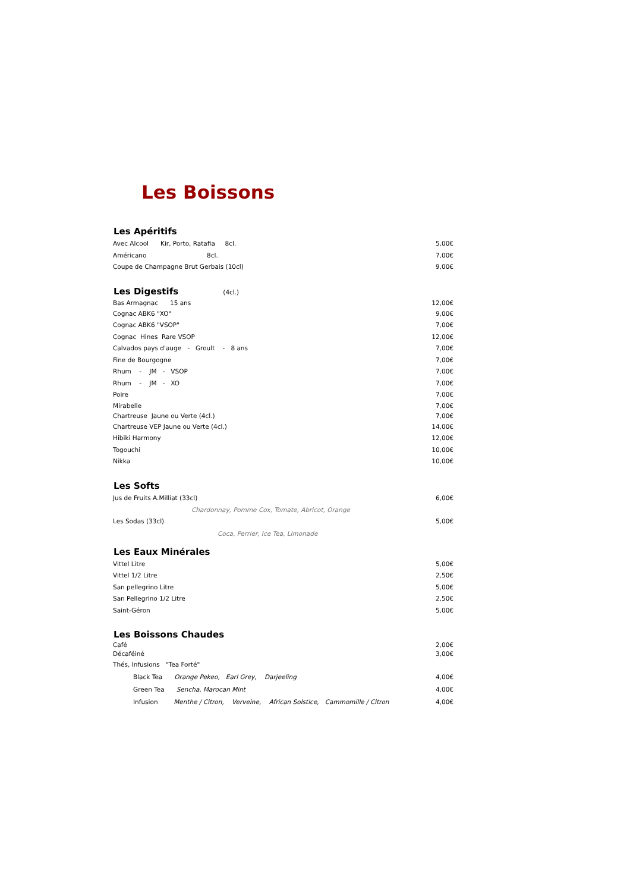Les Boissons
Les Apéritifs
Avec Alcool Kir, Porto, Ratafia 8cl. 5,00€
Américano 8cl. 7,00€
Coupe de Champagne Brut Gerbais (10cl) 9,00€
Les Digestifs (4cl.)
Bas Armagnac 15 ans 12,00€
Cognac ABK6 "XO" 9,00€
Cognac ABK6 "VSOP" 7,00€
Cognac Hines Rare VSOP 12,00€
Calvados pays d'auge - Groult - 8 ans 7,00€
Fine de Bourgogne 7,00€
Rhum - JM - VSOP 7,00€
Rhum - JM - XO 7,00€
Poire 7,00€
Mirabelle 7,00€
Chartreuse Jaune ou Verte (4cl.) 7,00€
Chartreuse VEP Jaune ou Verte (4cl.) 14,00€
Hibiki Harmony 12,00€
Togouchi 10,00€
Nikka 10,00€
Les Softs
Jus de Fruits A.Milliat (33cl) 6,00€
Chardonnay, Pomme Cox, Tomate, Abricot, Orange
Les Sodas (33cl) 5,00€
Coca, Perrier, Ice Tea, Limonade
Les Eaux Minérales
Vittel Litre 5,00€
Vittel 1/2 Litre 2,50€
San pellegrino Litre 5,00€
San Pellegrino 1/2 Litre 2,50€
Saint-Géron 5,00€
Les Boissons Chaudes
Café 2,00€
Décaféiné 3,00€
Thés, Infusions "Tea Forté"
Black Tea Orange Pekeo, Earl Grey, Darjeeling 4,00€
Green Tea Sencha, Marocan Mint 4,00€
Infusion Menthe / Citron, Verveine, African Solstice, Cammomille / Citron 4,00€